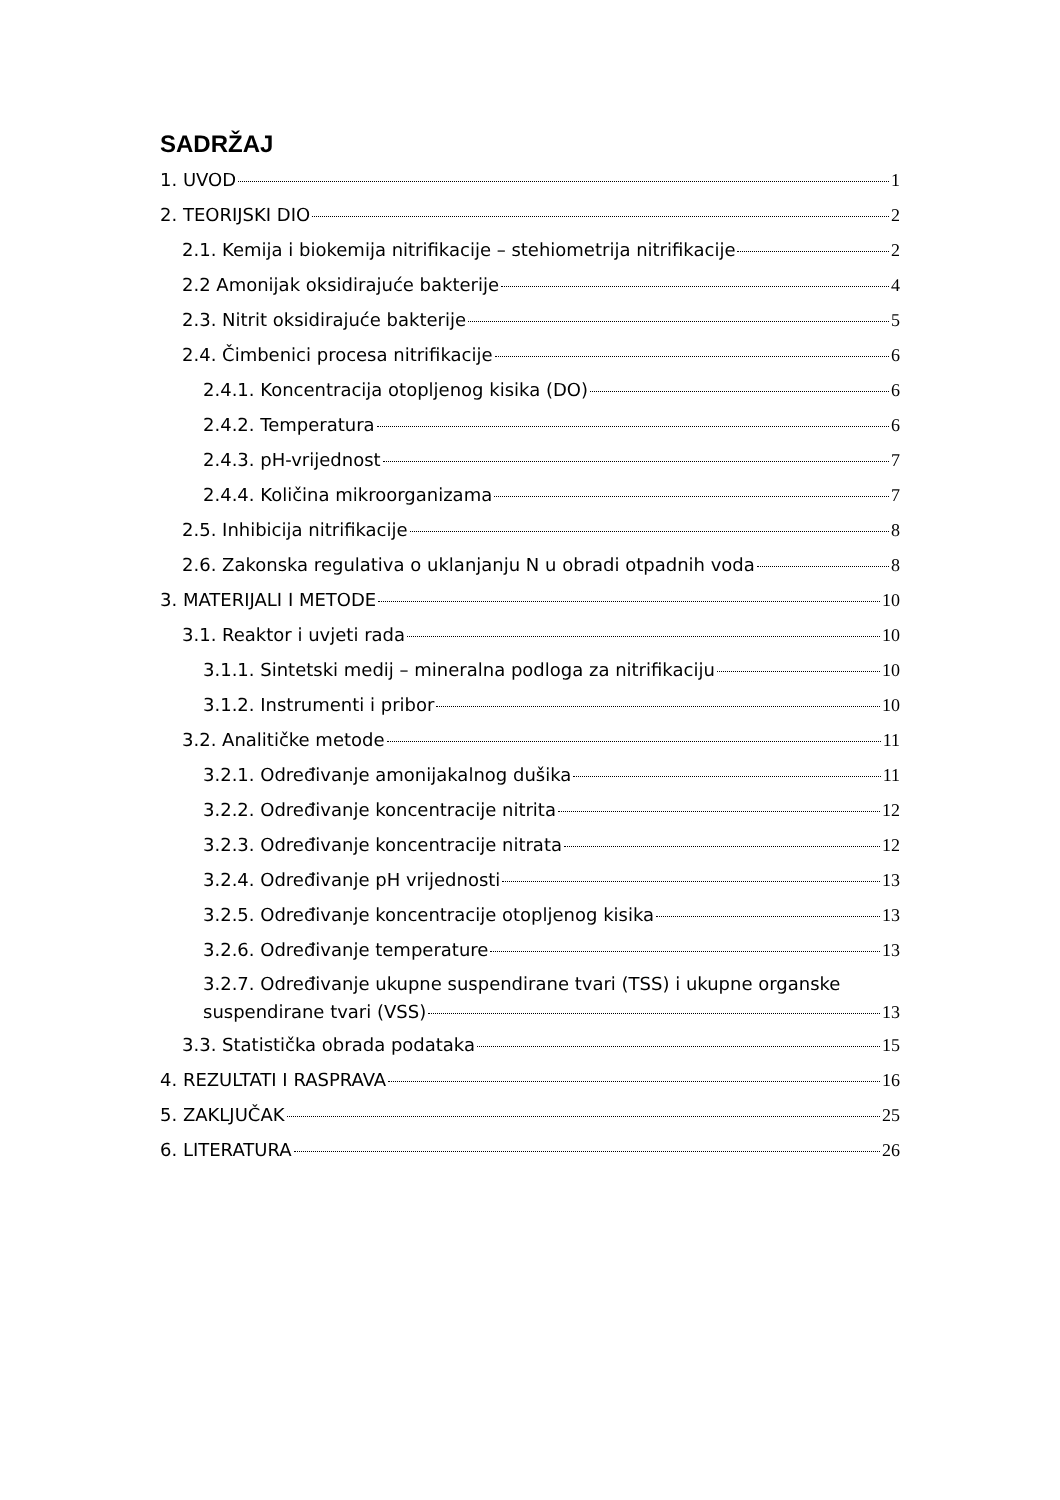SADRŽAJ
1. UVOD 1
2. TEORIJSKI DIO 2
2.1. Kemija i biokemija nitrifikacije – stehiometrija nitrifikacije 2
2.2 Amonijak oksidirajuće bakterije 4
2.3. Nitrit oksidirajuće bakterije 5
2.4. Čimbenici procesa nitrifikacije 6
2.4.1. Koncentracija otopljenog kisika (DO) 6
2.4.2. Temperatura 6
2.4.3. pH-vrijednost 7
2.4.4. Količina mikroorganizama 7
2.5. Inhibicija nitrifikacije 8
2.6. Zakonska regulativa o uklanjanju N u obradi otpadnih voda 8
3. MATERIJALI I METODE 10
3.1. Reaktor i uvjeti rada 10
3.1.1. Sintetski medij – mineralna podloga za nitrifikaciju 10
3.1.2. Instrumenti i pribor 10
3.2. Analitičke metode 11
3.2.1. Određivanje amonijakalnog dušika 11
3.2.2. Određivanje koncentracije nitrita 12
3.2.3. Određivanje koncentracije nitrata 12
3.2.4. Određivanje pH vrijednosti 13
3.2.5. Određivanje koncentracije otopljenog kisika 13
3.2.6. Određivanje temperature 13
3.2.7. Određivanje ukupne suspendirane tvari (TSS) i ukupne organske
suspendirane tvari (VSS) 13
3.3. Statistička obrada podataka 15
4. REZULTATI I RASPRAVA 16
5. ZAKLJUČAK 25
6. LITERATURA 26